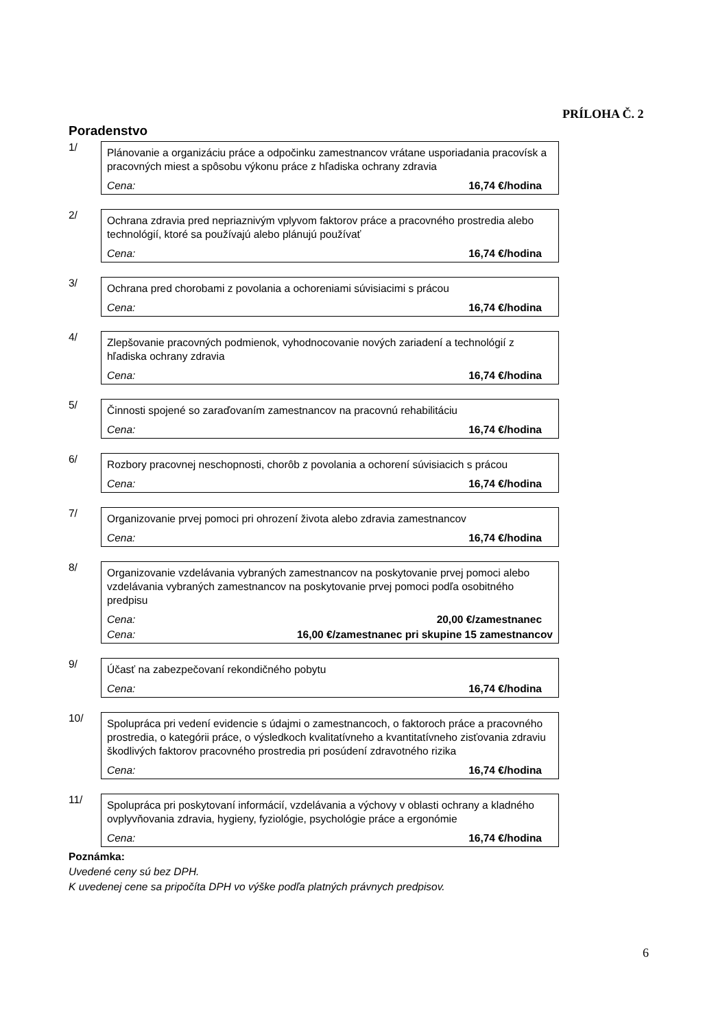PRÍLOHA Č. 2
Poradenstvo
1/
Plánovanie a organizáciu práce a odpočinku zamestnancov vrátane usporiadania pracovísk a pracovných miest a spôsobu výkonu práce z hľadiska ochrany zdravia
Cena: 16,74 €/hodina
2/
Ochrana zdravia pred nepriaznivým vplyvom faktorov práce a pracovného prostredia alebo technológií, ktoré sa používajú alebo plánujú používať
Cena: 16,74 €/hodina
3/
Ochrana pred chorobami z povolania a ochoreniami súvisiacimi s prácou
Cena: 16,74 €/hodina
4/
Zlepšovanie pracovných podmienok, vyhodnocovanie nových zariadení a technológií z hľadiska ochrany zdravia
Cena: 16,74 €/hodina
5/
Činnosti spojené so zaraďovaním zamestnancov na pracovnú rehabilitáciu
Cena: 16,74 €/hodina
6/
Rozbory pracovnej neschopnosti, chorôb z povolania a ochorení súvisiacich s prácou
Cena: 16,74 €/hodina
7/
Organizovanie prvej pomoci pri ohrození života alebo zdravia zamestnancov
Cena: 16,74 €/hodina
8/
Organizovanie vzdelávania vybraných zamestnancov na poskytovanie prvej pomoci alebo vzdelávania vybraných zamestnancov na poskytovanie prvej pomoci podľa osobitného predpisu
Cena: 20,00 €/zamestnanec
Cena: 16,00 €/zamestnanec pri skupine 15 zamestnancov
9/
Účasť na zabezpečovaní rekondičného pobytu
Cena: 16,74 €/hodina
10/
Spolupráca pri vedení evidencie s údajmi o zamestnancoch, o faktoroch práce a pracovného prostredia, o kategórii práce, o výsledkoch kvalitatívneho a kvantitatívneho zisťovania zdraviu škodlivých faktorov pracovného prostredia pri posúdení zdravotného rizika
Cena: 16,74 €/hodina
11/
Spolupráca pri poskytovaní informácií, vzdelávania a výchovy v oblasti ochrany a kladného ovplyvňovania zdravia, hygieny, fyziológie, psychológie práce a ergonómie
Cena: 16,74 €/hodina
Poznámka:
Uvedené ceny sú bez DPH.
K uvedenej cene sa pripočíta DPH vo výške podľa platných právnych predpisov.
6